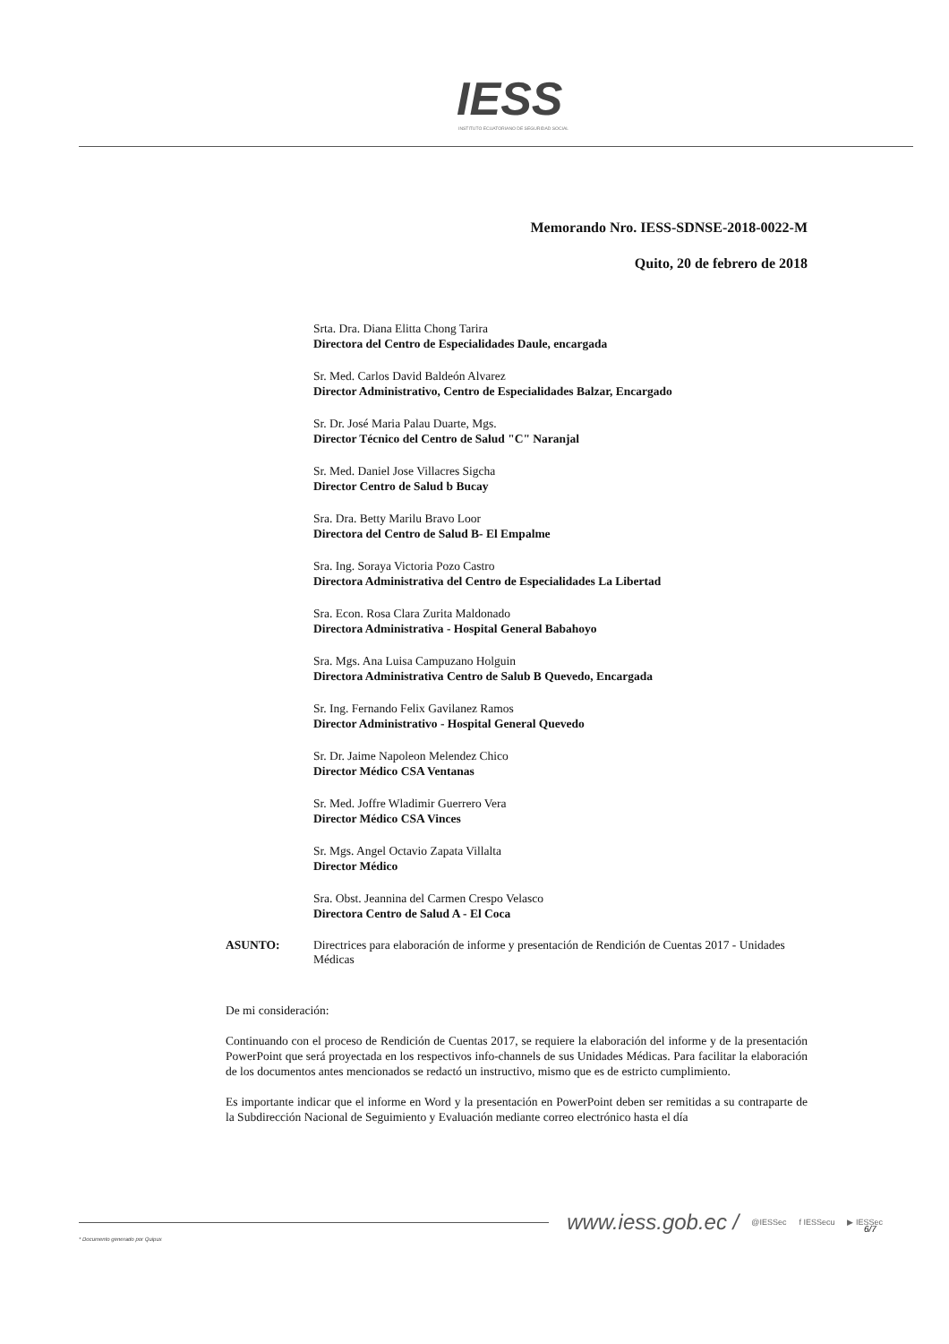IESS
INSTITUTO ECUATORIANO DE SEGURIDAD SOCIAL
Memorando Nro. IESS-SDNSE-2018-0022-M
Quito, 20 de febrero de 2018
Srta. Dra. Diana Elitta Chong Tarira
Directora del Centro de Especialidades Daule, encargada
Sr. Med. Carlos David Baldeón Alvarez
Director Administrativo, Centro de Especialidades Balzar, Encargado
Sr. Dr. José Maria Palau Duarte, Mgs.
Director Técnico del Centro de Salud "C" Naranjal
Sr. Med. Daniel Jose Villacres Sigcha
Director Centro de Salud b Bucay
Sra. Dra. Betty Marilu Bravo Loor
Directora del Centro de Salud B- El Empalme
Sra. Ing. Soraya Victoria Pozo Castro
Directora Administrativa del Centro de Especialidades La Libertad
Sra. Econ. Rosa Clara Zurita Maldonado
Directora Administrativa - Hospital General Babahoyo
Sra. Mgs. Ana Luisa Campuzano Holguin
Directora Administrativa Centro de Salub B Quevedo, Encargada
Sr. Ing. Fernando Felix Gavilanez Ramos
Director Administrativo - Hospital General Quevedo
Sr. Dr. Jaime Napoleon Melendez Chico
Director Médico CSA Ventanas
Sr. Med. Joffre Wladimir Guerrero Vera
Director Médico CSA Vinces
Sr. Mgs. Angel Octavio Zapata Villalta
Director Médico
Sra. Obst. Jeannina del Carmen Crespo Velasco
Directora Centro de Salud A - El Coca
ASUNTO: Directrices para elaboración de informe y presentación de Rendición de Cuentas 2017 - Unidades Médicas
De mi consideración:
Continuando con el proceso de Rendición de Cuentas 2017, se requiere la elaboración del informe y de la presentación PowerPoint que será proyectada en los respectivos info-channels de sus Unidades Médicas. Para facilitar la elaboración de los documentos antes mencionados se redactó un instructivo, mismo que es de estricto cumplimiento.
Es importante indicar que el informe en Word y la presentación en PowerPoint deben ser remitidas a su contraparte de la Subdirección Nacional de Seguimiento y Evaluación mediante correo electrónico hasta el día
www.iess.gob.ec / @IESSec f IESSecu ▶ IESSec
6/7
* Documento generado por Quipux